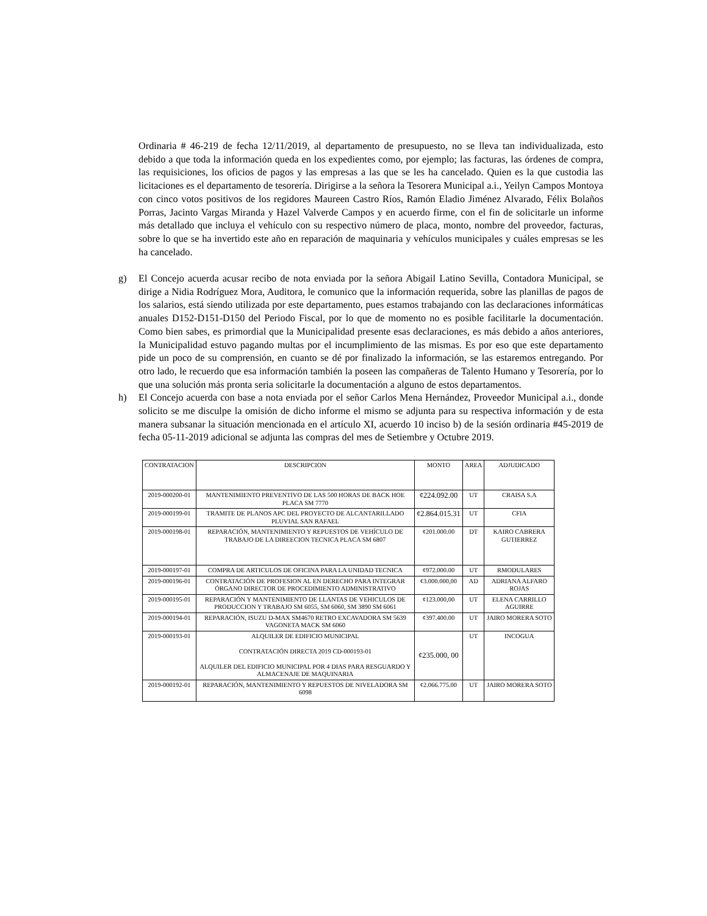Ordinaria # 46-219 de fecha 12/11/2019, al departamento de presupuesto, no se lleva tan individualizada, esto debido a que toda la información queda en los expedientes como, por ejemplo; las facturas, las órdenes de compra, las requisiciones, los oficios de pagos y las empresas a las que se les ha cancelado. Quien es la que custodia las licitaciones es el departamento de tesorería. Dirigirse a la señora la Tesorera Municipal a.i., Yeilyn Campos Montoya con cinco votos positivos de los regidores Maureen Castro Ríos, Ramón Eladio Jiménez Alvarado, Félix Bolaños Porras, Jacinto Vargas Miranda y Hazel Valverde Campos y en acuerdo firme, con el fin de solicitarle un informe más detallado que incluya el vehículo con su respectivo número de placa, monto, nombre del proveedor, facturas, sobre lo que se ha invertido este año en reparación de maquinaria y vehículos municipales y cuáles empresas se les ha cancelado.
g) El Concejo acuerda acusar recibo de nota enviada por la señora Abigail Latino Sevilla, Contadora Municipal, se dirige a Nidia Rodríguez Mora, Auditora, le comunico que la información requerida, sobre las planillas de pagos de los salarios, está siendo utilizada por este departamento, pues estamos trabajando con las declaraciones informáticas anuales D152-D151-D150 del Periodo Fiscal, por lo que de momento no es posible facilitarle la documentación. Como bien sabes, es primordial que la Municipalidad presente esas declaraciones, es más debido a años anteriores, la Municipalidad estuvo pagando multas por el incumplimiento de las mismas. Es por eso que este departamento pide un poco de su comprensión, en cuanto se dé por finalizado la información, se las estaremos entregando. Por otro lado, le recuerdo que esa información también la poseen las compañeras de Talento Humano y Tesorería, por lo que una solución más pronta seria solicitarle la documentación a alguno de estos departamentos.
h) El Concejo acuerda con base a nota enviada por el señor Carlos Mena Hernández, Proveedor Municipal a.i., donde solicito se me disculpe la omisión de dicho informe el mismo se adjunta para su respectiva información y de esta manera subsanar la situación mencionada en el artículo XI, acuerdo 10 inciso b) de la sesión ordinaria #45-2019 de fecha 05-11-2019 adicional se adjunta las compras del mes de Setiembre y Octubre 2019.
| CONTRATACION | DESCRIPCION | MONTO | AREA | ADJUDICADO |
| --- | --- | --- | --- | --- |
| 2019-000200-01 | MANTENIMIENTO PREVENTIVO DE LAS 500 HORAS DE BACK HOE PLACA SM 7770 | ¢224.092.00 | UT | CRAISA S.A |
| 2019-000199-01 | TRAMITE DE PLANOS APC DEL PROYECTO DE ALCANTARILLADO PLUVIAL SAN RAFAEL | ¢2.864.015.31 | UT | CFIA |
| 2019-000198-01 | REPARACIÓN, MANTENIMIENTO Y REPUESTOS DE VEHÍCULO DE TRABAJO DE LA DIREECION TECNICA PLACA SM 6807 | ¢201.000.00 | DT | KAIRO CABRERA GUTIERREZ |
| 2019-000197-01 | COMPRA DE ARTICULOS DE OFICINA PARA LA UNIDAD TECNICA | ¢972.000.00 | UT | RMODULARES |
| 2019-000196-01 | CONTRATACIÓN DE PROFESION AL EN DERECHO PARA INTEGRAR ÓRGANO DIRECTOR DE PROCEDIMIENTO ADMINISTRATIVO | ¢3.000.000,00 | AD | ADRIANA ALFARO ROJAS |
| 2019-000195-01 | REPARACIÓN Y MANTENIMIENTO DE LLANTAS DE VEHICULOS DE PRODUCCION Y TRABAJO SM 6055, SM 6060, SM 3890 SM 6061 | ¢123.000,00 | UT | ELENA CARRILLO AGUIRRE |
| 2019-000194-01 | REPARACIÓN, ISUZU D-MAX SM4670 RETRO EXCAVADORA SM 5639 VAGONETA MACK SM 6060 | ¢397.400.00 | UT | JAIRO MORERA SOTO |
| 2019-000193-01 | ALQUILER DE EDIFICIO MUNICIPAL CONTRATACIÓN DIRECTA 2019 CD-000193-01 ALQUILER DEL EDIFICIO MUNICIPAL POR 4 DIAS PARA RESGUARDO Y ALMACENAJE DE MAQUINARIA | ¢235.000, 00 | UT | INCOGUA |
| 2019-000192-01 | REPARACIÓN, MANTENIMIENTO Y REPUESTOS DE NIVELADORA SM 6098 | ¢2.066.775.00 | UT | JAIRO MORERA SOTO |